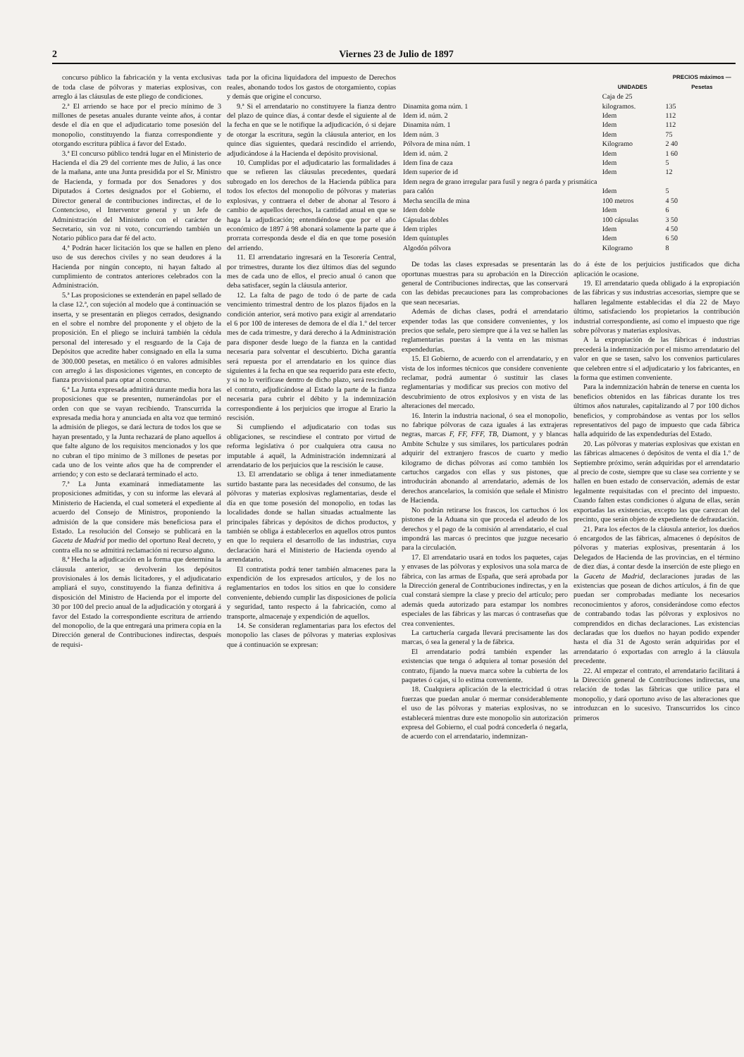2 Viernes 23 de Julio de 1897
concurso público la fabricación y la venta exclusivas de toda clase de pólvoras y materias explosivas, con arreglo á las cláusulas de este pliego de condiciones.
2.ª El arriendo se hace por el precio mínimo de 3 millones de pesetas anuales durante veinte años, á contar desde el día en que el adjudicatario tome posesión del monopolio, constituyendo la fianza correspondiente y otorgando escritura pública á favor del Estado.
3.ª El concurso público tendrá lugar en el Ministerio de Hacienda el día 29 del corriente mes de Julio, á las once de la mañana, ante una Junta presidida por el Sr. Ministro de Hacienda, y formada por dos Senadores y dos Diputados á Cortes designados por el Gobierno, el Director general de contribuciones indirectas, el de lo Contencioso, el Interventor general y un Jefe de Administración del Ministerio con el carácter de Secretario, sin voz ni voto, concurriendo también un Notario público para dar fé del acto.
4.ª Podrán hacer licitación los que se hallen en pleno uso de sus derechos civiles y no sean deudores á la Hacienda por ningún concepto, ni hayan faltado al cumplimiento de contratos anteriores celebrados con la Administración.
5.ª Las proposiciones se extenderán en papel sellado de la clase 12.ª, con sujeción al modelo que á continuación se inserta, y se presentarán en pliegos cerrados, designando en el sobre el nombre del proponente y el objeto de la proposición. En el pliego se incluirá también la cédula personal del interesado y el resguardo de la Caja de Depósitos que acredite haber consignado en ella la suma de 300.000 pesetas, en metálico ó en valores admisibles con arreglo á las disposiciones vigentes, en concepto de fianza provisional para optar al concurso.
6.ª La Junta expresada admitirá durante media hora las proposiciones que se presenten, numerándolas por el orden con que se vayan recibiendo. Transcurrida la expresada media hora y anunciada en alta voz que terminó la admisión de pliegos, se dará lectura de todos los que se hayan presentado, y la Junta rechazará de plano aquellos á que falte alguno de los requisitos mencionados y los que no cubran el tipo mínimo de 3 millones de pesetas por cada uno de los veinte años que ha de comprender el arriendo; y con esto se declarará terminado el acto.
7.ª La Junta examinará inmediatamente las proposiciones admitidas, y con su informe las elevará al Ministerio de Hacienda, el cual someterá el expediente al acuerdo del Consejo de Ministros, proponiendo la admisión de la que considere más beneficiosa para el Estado. La resolución del Consejo se publicará en la Gaceta de Madrid por medio del oportuno Real decreto, y contra ella no se admitirá reclamación ni recurso alguno.
8.ª Hecha la adjudicación en la forma que determina la cláusula anterior, se devolverán los depósitos provisionales á los demás licitadores, y el adjudicatario ampliará el suyo, constituyendo la fianza definitiva á disposición del Ministro de Hacienda por el importe del 30 por 100 del precio anual de la adjudicación y otorgará á favor del Estado la correspondiente escritura de arriendo del monopolio, de la que entregará una primera copia en la Dirección general de Contribuciones indirectas, después de requisi-
tada por la oficina liquidadora del impuesto de Derechos reales, abonando todos los gastos de otorgamiento, copias y demás que origine el concurso.
9.ª Si el arrendatario no constituyere la fianza dentro del plazo de quince días, á contar desde el siguiente al de la fecha en que se le notifique la adjudicación, ó si dejare de otorgar la escritura, según la cláusula anterior, en los quince días siguientes, quedará rescindido el arriendo, adjudicándose á la Hacienda el depósito provisional.
10. Cumplidas por el adjudicatario las formalidades á que se refieren las cláusulas precedentes, quedará subrogado en los derechos de la Hacienda pública para todos los efectos del monopolio de pólvoras y materias explosivas, y contraera el deber de abonar al Tesoro á cambio de aquellos derechos, la cantidad anual en que se haga la adjudicación; entendiéndose que por el año económico de 1897 á 98 abonará solamente la parte que á prorrata corresponda desde el día en que tome posesión del arriendo.
11. El arrendatario ingresará en la Tesorería Central, por trimestres, durante los diez últimos días del segundo mes de cada uno de ellos, el precio anual ó canon que deba satisfacer, según la cláusula anterior.
12. La falta de pago de todo ó de parte de cada vencimiento trimestral dentro de los plazos fijados en la condición anterior, será motivo para exigir al arrendatario el 6 por 100 de intereses de demora de el día 1.º del tercer mes de cada trimestre, y dará derecho á la Administración para disponer desde luego de la fianza en la cantidad necesaria para solventar el descubierto. Dicha garantía será repuesta por el arrendatario en los quince días siguientes á la fecha en que sea requerido para este efecto, y si no lo verificase dentro de dicho plazo, será rescindido el contrato, adjudicándose al Estado la parte de la fianza necesaria para cubrir el débito y la indemnización correspondiente á los perjuicios que irrogue al Erario la rescisión.
Si cumpliendo el adjudicatario con todas sus obligaciones, se rescindiese el contrato por virtud de reforma legislativa ó por cualquiera otra causa no imputable á aquél, la Administración indemnizará al arrendatario de los perjuicios que la rescisión le cause.
13. El arrendatario se obliga á tener inmediatamente surtido bastante para las necesidades del consumo, de las pólvoras y materias explosivas reglamentarias, desde el día en que tome posesión del monopolio, en todas las localidades donde se hallan situadas actualmente las principales fábricas y depósitos de dichos productos, y también se obliga á establecerlos en aquellos otros puntos en que lo requiera el desarrollo de las industrias, cuya declaración hará el Ministerio de Hacienda oyendo al arrendatario.
El contratista podrá tener también almacenes para la expendición de los expresados artículos, y de los no reglamentarios en todos los sitios en que lo considere conveniente, debiendo cumplir las disposiciones de policía y seguridad, tanto respecto á la fabricación, como al transporte, almacenaje y expendición de aquellos.
14. Se consideran reglamentarias para los efectos del monopolio las clases de pólvoras y materias explosivas que á continuación se expresan:
| | UNIDADES | PRECIOS máximos — Pesetas |
| --- | --- | --- |
| Dinamita goma núm. 1 | Caja de 25 kilogramos. | 135 |
| Idem id. núm. 2 | Idem | 112 |
| Dinamita núm. 1 | Idem | 112 |
| Idem núm. 3 | Idem | 75 |
| Pólvora de mina núm. 1 | Kilogramo | 2 40 |
| Idem id. núm. 2 | Idem | 1 60 |
| Idem fina de caza | Idem | 5 |
| Idem superior de id | Idem | 12 |
| Idem negra de grano irregular para fusil y negra ó parda y prismática para cañón | Idem | 5 |
| Mecha sencilla de mina | 100 metros | 4 50 |
| Idem doble | Idem | 6 |
| Cápsulas dobles | 100 cápsulas | 3 50 |
| Idem triples | Idem | 4 50 |
| Idem quíntuples | Idem | 6 50 |
| Algodón pólvora | Kilogramo | 8 |
De todas las clases expresadas se presentarán las oportunas muestras para su aprobación en la Dirección general de Contribuciones indirectas, que las conservará con las debidas precauciones para las comprobaciones que sean necesarias.
Además de dichas clases, podrá el arrendatario expender todas las que considere convenientes, y los precios que señale, pero siempre que á la vez se hallen las reglamentarias puestas á la venta en las mismas expendedurías.
15. El Gobierno, de acuerdo con el arrendatario, y en vista de los informes técnicos que considere conveniente reclamar, podrá aumentar ó sustituir las clases reglamentarias y modificar sus precios con motivo del descubrimiento de otros explosivos y en vista de las alteraciones del mercado.
16. Interin la industria nacional, ó sea el monopolio, no fabrique pólvoras de caza iguales á las extrajeras negras, marcas F, FF, FFF, TB, Diamont, y y blancas Ambite Schulze y sus similares, los particulares podrán adquirir del extranjero frascos de cuarto y medio kilogramo de dichas pólvoras así como también los cartuchos cargados con ellas y sus pistones, que introducirán abonando al arrendatario, además de los derechos arancelarios, la comisión que señale el Ministro de Hacienda.
No podrán retirarse los frascos, los cartuchos ó los pistones de la Aduana sin que proceda el adeudo de los derechos y el pago de la comisión al arrendatario, el cual impondrá las marcas ó precintos que juzgue necesario para la circulación.
17. El arrendatario usará en todos los paquetes, cajas y envases de las pólvoras y explosivos una sola marca de fábrica, con las armas de España, que será aprobada por la Dirección general de Contribuciones indirectas, y en la cual constará siempre la clase y precio del artículo; pero además queda autorizado para estampar los nombres especiales de las fábricas y las marcas ó contraseñas que crea convenientes.
La cartuchería cargada llevará precisamente las dos marcas, ó sea la general y la de fábrica.
El arrendatario podrá también expender las existencias que tenga ó adquiera al tomar posesión del contrato, fijando la nueva marca sobre la cubierta de los paquetes ó cajas, si lo estima conveniente.
18. Cualquiera aplicación de la electricidad ú otras fuerzas que puedan anular ó mermar considerablemente el uso de las pólvoras y materias explosivas, no se establecerá mientras dure este monopolio sin autorización expresa del Gobierno, el cual podrá concederla ó negarla, de acuerdo con el arrendatario, indemnizan-
do á éste de los perjuicios justificados que dicha aplicación le ocasione.
19. El arrendatario queda obligado á la expropiación de las fábricas y sus industrias accesorias, siempre que se hallaren legalmente establecidas el día 22 de Mayo último, satisfaciendo los propietarios la contribución industrial correspondiente, así como el impuesto que rige sobre pólvoras y materias explosivas.
A la expropiación de las fábricas é industrias precederá la indemnización por el mismo arrendatario del valor en que se tasen, salvo los convenios particulares que celebren entre sí el adjudicatario y los fabricantes, en la forma que estimen conveniente.
Para la indemnización habrán de tenerse en cuenta los beneficios obtenidos en las fábricas durante los tres últimos años naturales, capitalizando al 7 por 100 dichos beneficios, y comprobándose as ventas por los sellos representativos del pago de impuesto que cada fábrica halla adquirido de las expendedurías del Estado.
20. Las pólvoras y materias explosivas que existan en las fábricas almacenes ó depósitos de venta el día 1.º de Septiembre próximo, serán adquiridas por el arrendatario al precio de coste, siempre que su clase sea corriente y se hallen en buen estado de conservación, además de estar legalmente requisitadas con el precinto del impuesto. Cuando falten estas condiciones ó alguna de ellas, serán exportadas las existencias, excepto las que carezcan del precinto, que serán objeto de expediente de defraudación.
21. Para los efectos de la cláusula anterior, los dueños ó encargodos de las fábricas, almacenes ó depósitos de pólvoras y materias explosivas, presentarán á los Delegados de Hacienda de las provincias, en el término de diez días, á contar desde la inserción de este pliego en la Gaceta de Madrid, declaraciones juradas de las existencias que posean de dichos artículos, á fin de que puedan ser comprobadas mediante los necesarios reconocimientos y aforos, considerándose como efectos de contrabando todas las pólvoras y explosivos no comprendidos en dichas declaraciones. Las existencias declaradas que los dueños no hayan podido expender hasta el día 31 de Agosto serán adquiridas por el arrendatario ó exportadas con arreglo á la cláusula precedente.
22. Al empezar el contrato, el arrendatario facilitará á la Dirección general de Contribuciones indirectas, una relación de todas las fábricas que utilice para el monopolio, y dará oportuno aviso de las alteraciones que introduzcan en lo sucesivo. Transcurridos los cinco primeros